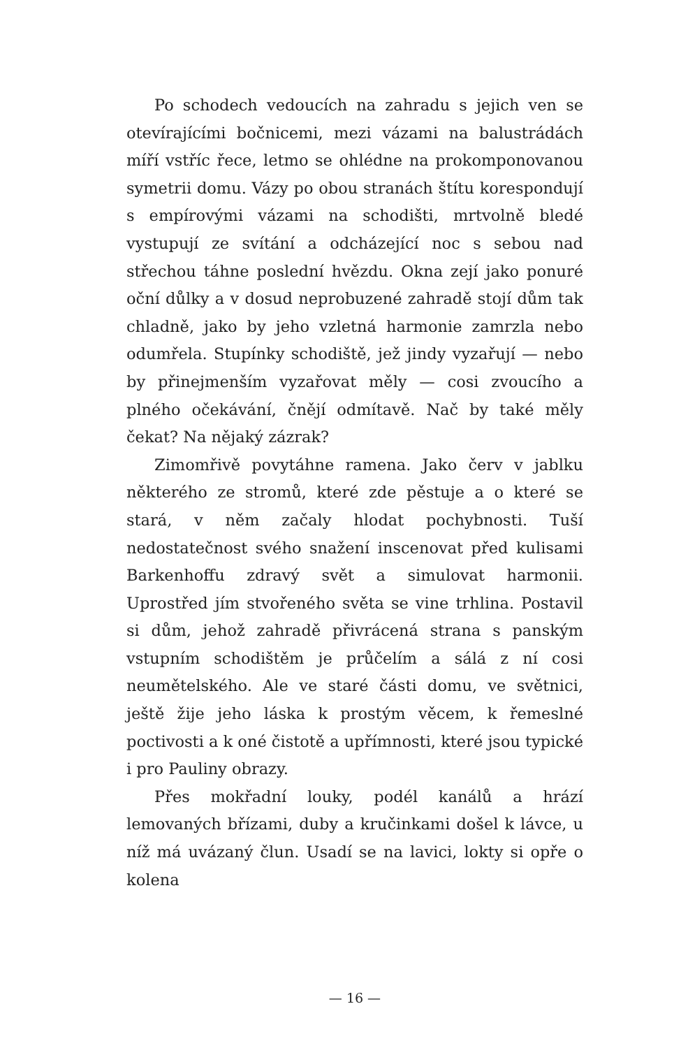Po schodech vedoucích na zahradu s jejich ven se otevírajícími bočnicemi, mezi vázami na balustrádách míří vstříc řece, letmo se ohlédne na prokomponovanou symetrii domu. Vázy po obou stranách štítu korespondují s empírovými vázami na schodišti, mrtvolně bledé vystupují ze svítání a odcházející noc s sebou nad střechou táhne poslední hvězdu. Okna zejí jako ponuré oční důlky a v dosud neprobuzené zahradě stojí dům tak chladně, jako by jeho vzletná harmonie zamrzla nebo odumřela. Stupínky schodiště, jež jindy vyzařují — nebo by přinejmenším vyzařovat měly — cosi zvoucího a plného očekávání, čnějí odmítavě. Nač by také měly čekat? Na nějaký zázrak?
Zimomřivě povytáhne ramena. Jako červ v jablku některého ze stromů, které zde pěstuje a o které se stará, v něm začaly hlodat pochybnosti. Tuší nedostatečnost svého snažení inscenovat před kulisami Barkenhoffu zdravý svět a simulovat harmonii. Uprostřed jím stvořeného světa se vine trhlina. Postavil si dům, jehož zahradě přivrácená strana s panským vstupním schodištěm je průčelím a sálá z ní cosi neumětelského. Ale ve staré části domu, ve světnici, ještě žije jeho láska k prostým věcem, k řemeslné poctivosti a k oné čistotě a upřímnosti, které jsou typické i pro Pauliny obrazy.
Přes mokřadní louky, podél kanálů a hrází lemovaných břízami, duby a kručinkami došel k lávce, u níž má uvázaný člun. Usadí se na lavici, lokty si opře o kolena
— 16 —